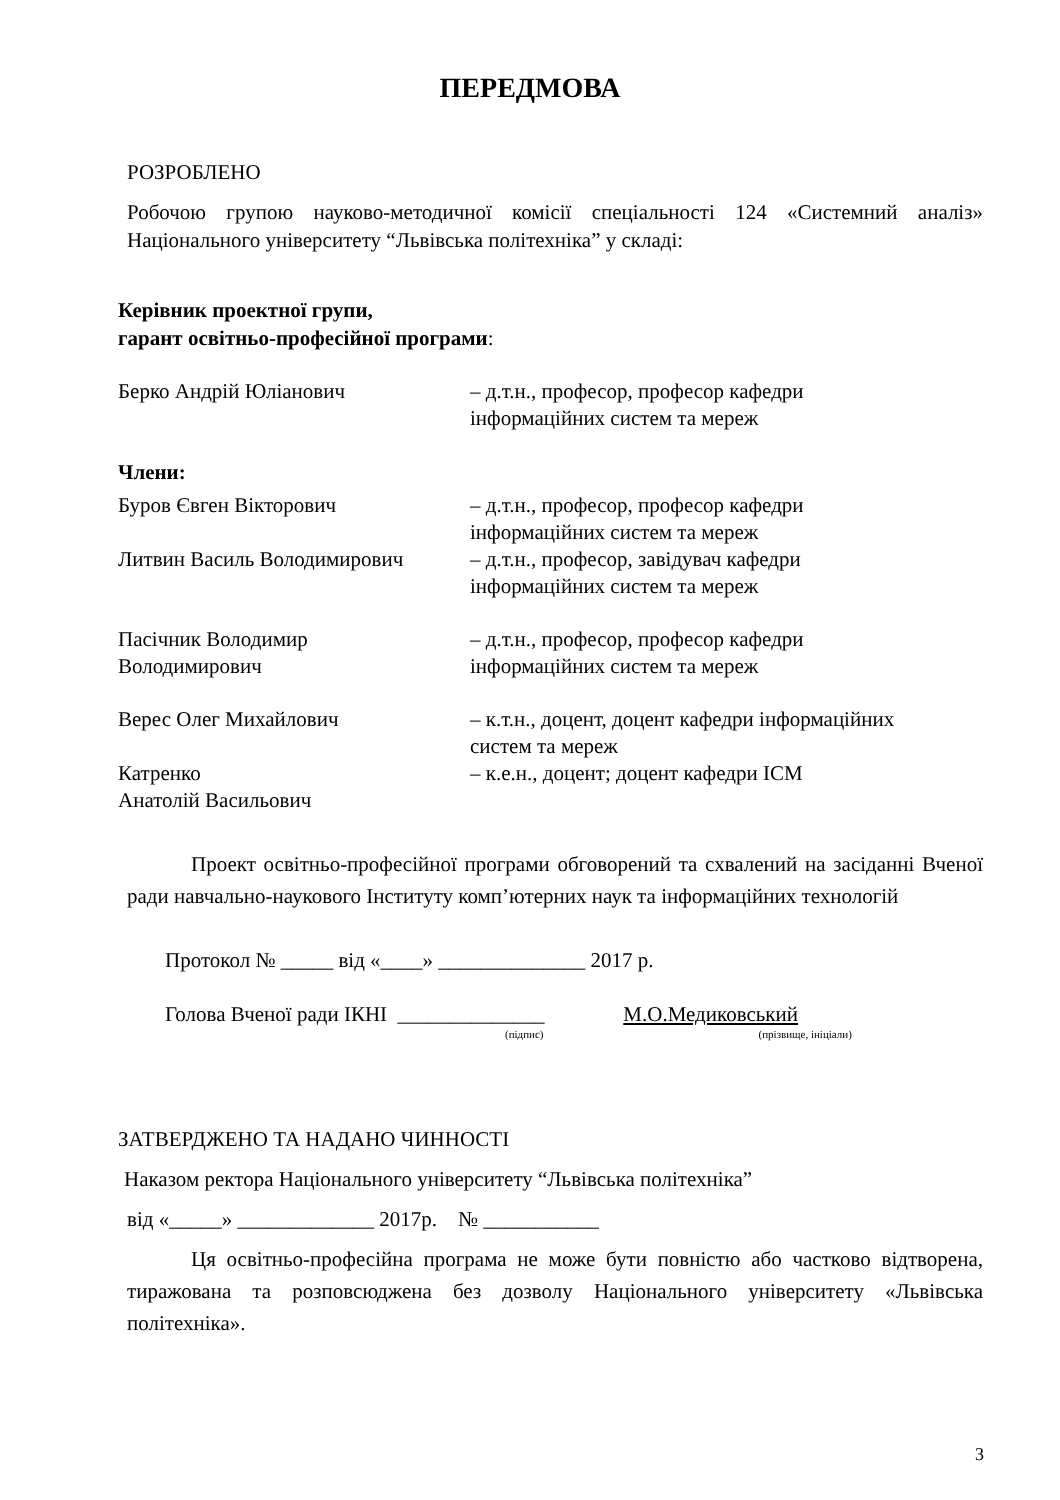ПЕРЕДМОВА
РОЗРОБЛЕНО
Робочою групою науково-методичної комісії спеціальності 124 «Системний аналіз» Національного університету “Львівська політехніка” у складі:
Керівник проектної групи,
гарант освітньо-професійної програми:
Берко Андрій Юліанович – д.т.н., професор, професор кафедри
інформаційних систем та мереж
Члени:
Буров Євген Вікторович – д.т.н., професор, професор кафедри
інформаційних систем та мереж
Литвин Василь Володимирович – д.т.н., професор, завідувач кафедри
інформаційних систем та мереж
Пасічник Володимир
Володимирович
– д.т.н., професор, професор кафедри
інформаційних систем та мереж
Верес Олег Михайлович – к.т.н., доцент, доцент кафедри інформаційних
систем та мереж
Катренко
Анатолій Васильович
– к.е.н., доцент; доцент кафедри ІСМ
Проект освітньо-професійної програми обговорений та схвалений на засіданні Вченої ради навчально-наукового Інституту комп’ютерних наук та інформаційних технологій
Протокол № _____ від «____» ______________ 2017 р.
Голова Вченої ради ІКНІ ______________ М.О.Медиковський
(підпис) (прізвище, ініціали)
ЗАТВЕРДЖЕНО ТА НАДАНО ЧИННОСТІ
Наказом ректора Національного університету “Львівська політехніка”
від «_____» _____________ 2017р. № ___________
Ця освітньо-професійна програма не може бути повністю або частково відтворена, тиражована та розповсюджена без дозволу Національного університету «Львівська політехніка».
3